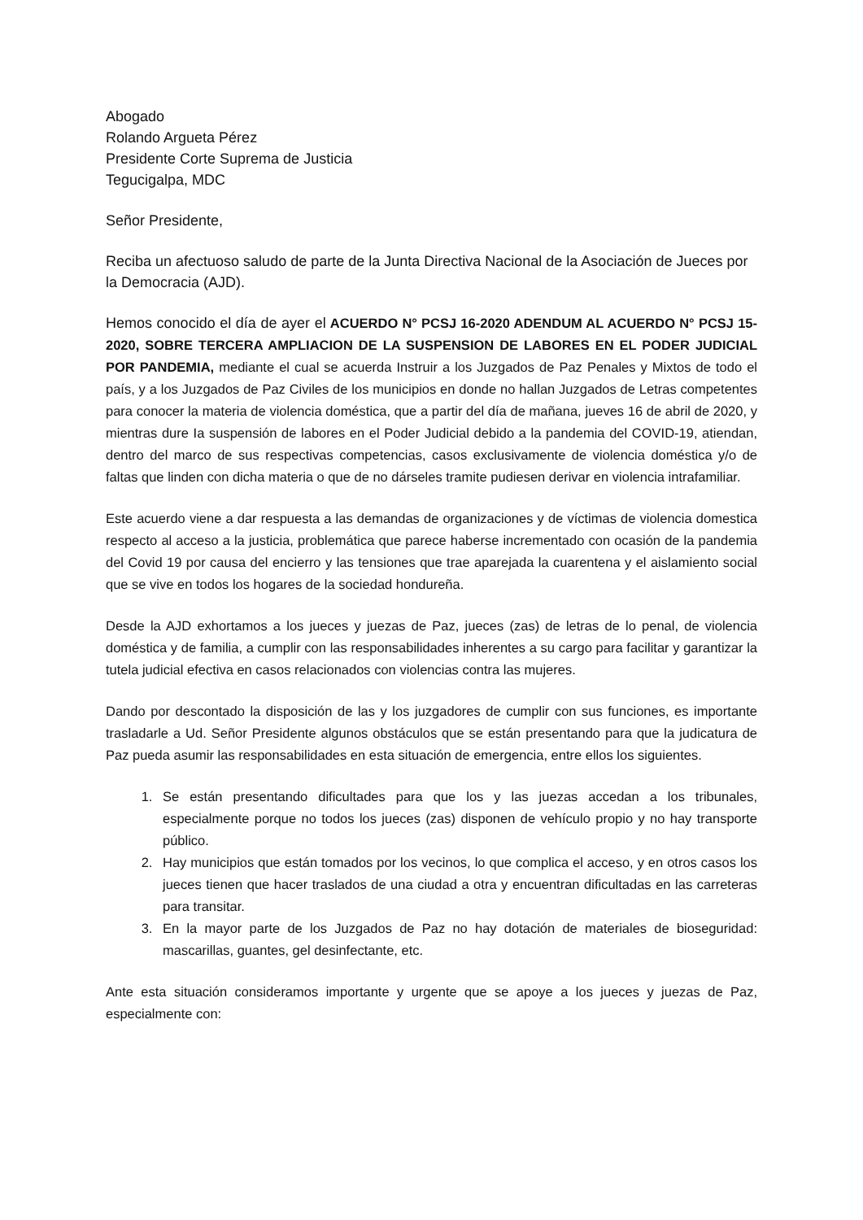Abogado
Rolando Argueta Pérez
Presidente Corte Suprema de Justicia
Tegucigalpa, MDC
Señor Presidente,
Reciba un afectuoso saludo de parte de la Junta Directiva Nacional de la Asociación de Jueces por la Democracia (AJD).
Hemos conocido el día de ayer el ACUERDO N° PCSJ 16-2020 ADENDUM AL ACUERDO N° PCSJ 15-2020, SOBRE TERCERA AMPLIACION DE LA SUSPENSION DE LABORES EN EL PODER JUDICIAL POR PANDEMIA, mediante el cual se acuerda Instruir a los Juzgados de Paz Penales y Mixtos de todo el país, y a los Juzgados de Paz Civiles de los municipios en donde no hallan Juzgados de Letras competentes para conocer la materia de violencia doméstica, que a partir del día de mañana, jueves 16 de abril de 2020, y mientras dure Ia suspensión de labores en el Poder Judicial debido a la pandemia del COVID-19, atiendan, dentro del marco de sus respectivas competencias, casos exclusivamente de violencia doméstica y/o de faltas que linden con dicha materia o que de no dárseles tramite pudiesen derivar en violencia intrafamiliar.
Este acuerdo viene a dar respuesta a las demandas de organizaciones y de víctimas de violencia domestica respecto al acceso a la justicia, problemática que parece haberse incrementado con ocasión de la pandemia del Covid 19 por causa del encierro y las tensiones que trae aparejada la cuarentena y el aislamiento social que se vive en todos los hogares de la sociedad hondureña.
Desde la AJD exhortamos a los jueces y juezas de Paz, jueces (zas) de letras de lo penal, de violencia doméstica y de familia, a cumplir con las responsabilidades inherentes a su cargo para facilitar y garantizar la tutela judicial efectiva en casos relacionados con violencias contra las mujeres.
Dando por descontado la disposición de las y los juzgadores de cumplir con sus funciones, es importante trasladarle a Ud. Señor Presidente algunos obstáculos que se están presentando para que la judicatura de Paz pueda asumir las responsabilidades en esta situación de emergencia, entre ellos los siguientes.
1. Se están presentando dificultades para que los y las juezas accedan a los tribunales, especialmente porque no todos los jueces (zas) disponen de vehículo propio y no hay transporte público.
2. Hay municipios que están tomados por los vecinos, lo que complica el acceso, y en otros casos los jueces tienen que hacer traslados de una ciudad a otra y encuentran dificultadas en las carreteras para transitar.
3. En la mayor parte de los Juzgados de Paz no hay dotación de materiales de bioseguridad: mascarillas, guantes, gel desinfectante, etc.
Ante esta situación consideramos importante y urgente que se apoye a los jueces y juezas de Paz, especialmente con: